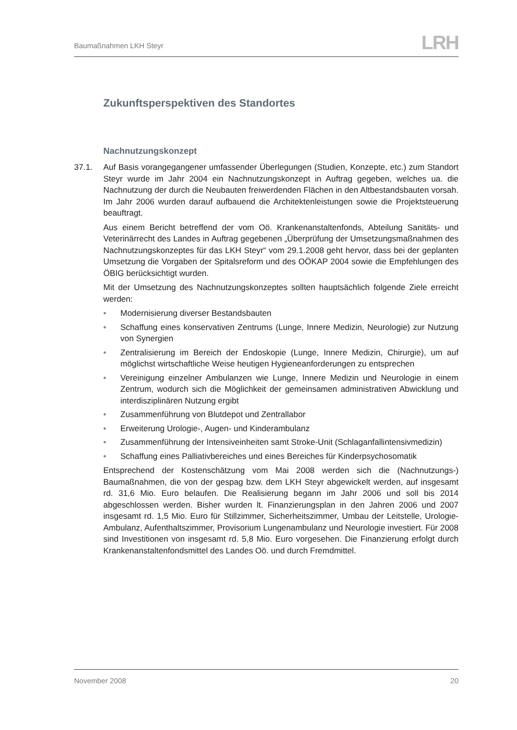Baumaßnahmen LKH Steyr
LRH
Zukunftsperspektiven des Standortes
Nachnutzungskonzept
37.1. Auf Basis vorangegangener umfassender Überlegungen (Studien, Konzepte, etc.) zum Standort Steyr wurde im Jahr 2004 ein Nachnutzungskonzept in Auftrag gegeben, welches ua. die Nachnutzung der durch die Neubauten freiwerdenden Flächen in den Altbestandsbauten vorsah. Im Jahr 2006 wurden darauf aufbauend die Architektenleistungen sowie die Projektsteuerung beauftragt.
Aus einem Bericht betreffend der vom Oö. Krankenanstaltenfonds, Abteilung Sanitäts- und Veterinärrecht des Landes in Auftrag gegebenen „Überprüfung der Umsetzungsmaßnahmen des Nachnutzungskonzeptes für das LKH Steyr“ vom 29.1.2008 geht hervor, dass bei der geplanten Umsetzung die Vorgaben der Spitalsreform und des OÖKAP 2004 sowie die Empfehlungen des ÖBIG berücksichtigt wurden.
Mit der Umsetzung des Nachnutzungskonzeptes sollten hauptsächlich folgende Ziele erreicht werden:
• Modernisierung diverser Bestandsbauten
• Schaffung eines konservativen Zentrums (Lunge, Innere Medizin, Neurologie) zur Nutzung von Synergien
• Zentralisierung im Bereich der Endoskopie (Lunge, Innere Medizin, Chirurgie), um auf möglichst wirtschaftliche Weise heutigen Hygieneanforderungen zu entsprechen
• Vereinigung einzelner Ambulanzen wie Lunge, Innere Medizin und Neurologie in einem Zentrum, wodurch sich die Möglichkeit der gemeinsamen administrativen Abwicklung und interdisziplinären Nutzung ergibt
• Zusammenführung von Blutdepot und Zentrallabor
• Erweiterung Urologie-, Augen- und Kinderambulanz
• Zusammenführung der Intensiveinheiten samt Stroke-Unit (Schlaganfallintensivmedizin)
• Schaffung eines Palliativbereiches und eines Bereiches für Kinderpsychosomatik
Entsprechend der Kostenschätzung vom Mai 2008 werden sich die (Nachnutzungs-) Baumaßnahmen, die von der gespag bzw. dem LKH Steyr abgewickelt werden, auf insgesamt rd. 31,6 Mio. Euro belaufen. Die Realisierung begann im Jahr 2006 und soll bis 2014 abgeschlossen werden. Bisher wurden lt. Finanzierungsplan in den Jahren 2006 und 2007 insgesamt rd. 1,5 Mio. Euro für Stillzimmer, Sicherheitszimmer, Umbau der Leitstelle, Urologie-Ambulanz, Aufenthaltszimmer, Provisorium Lungenambulanz und Neurologie investiert. Für 2008 sind Investitionen von insgesamt rd. 5,8 Mio. Euro vorgesehen. Die Finanzierung erfolgt durch Krankenanstaltenfondsmittel des Landes Oö. und durch Fremdmittel.
November 2008 20